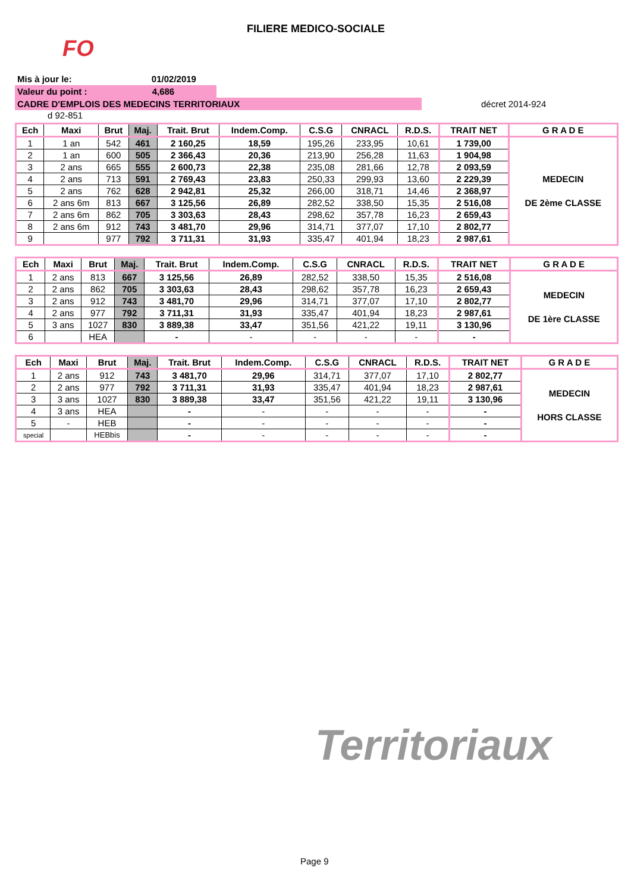FILIERE MEDICO-SOCIALE
FO
Territoriaux
Mis à jour le: 01/02/2019
Valeur du point : 4,686
CADRE D'EMPLOIS DES MEDECINS TERRITORIAUX
décret 2014-924
d 92-851
| Ech | Maxi | Brut | Maj. | Trait. Brut | Indem.Comp. | C.S.G | CNRACL | R.D.S. | TRAIT NET | G R A D E |
| --- | --- | --- | --- | --- | --- | --- | --- | --- | --- | --- |
| 1 | 1 an | 542 | 461 | 2 160,25 | 18,59 | 195,26 | 233,95 | 10,61 | 1 739,00 | MEDECIN DE 2ème CLASSE |
| 2 | 1 an | 600 | 505 | 2 366,43 | 20,36 | 213,90 | 256,28 | 11,63 | 1 904,98 | |
| 3 | 2 ans | 665 | 555 | 2 600,73 | 22,38 | 235,08 | 281,66 | 12,78 | 2 093,59 | |
| 4 | 2 ans | 713 | 591 | 2 769,43 | 23,83 | 250,33 | 299,93 | 13,60 | 2 229,39 | |
| 5 | 2 ans | 762 | 628 | 2 942,81 | 25,32 | 266,00 | 318,71 | 14,46 | 2 368,97 | |
| 6 | 2 ans 6m | 813 | 667 | 3 125,56 | 26,89 | 282,52 | 338,50 | 15,35 | 2 516,08 | |
| 7 | 2 ans 6m | 862 | 705 | 3 303,63 | 28,43 | 298,62 | 357,78 | 16,23 | 2 659,43 | |
| 8 | 2 ans 6m | 912 | 743 | 3 481,70 | 29,96 | 314,71 | 377,07 | 17,10 | 2 802,77 | |
| 9 | | 977 | 792 | 3 711,31 | 31,93 | 335,47 | 401,94 | 18,23 | 2 987,61 | |
| Ech | Maxi | Brut | Maj. | Trait. Brut | Indem.Comp. | C.S.G | CNRACL | R.D.S. | TRAIT NET | G R A D E |
| --- | --- | --- | --- | --- | --- | --- | --- | --- | --- | --- |
| 1 | 2 ans | 813 | 667 | 3 125,56 | 26,89 | 282,52 | 338,50 | 15,35 | 2 516,08 | MEDECIN DE 1ère CLASSE |
| 2 | 2 ans | 862 | 705 | 3 303,63 | 28,43 | 298,62 | 357,78 | 16,23 | 2 659,43 | |
| 3 | 2 ans | 912 | 743 | 3 481,70 | 29,96 | 314,71 | 377,07 | 17,10 | 2 802,77 | |
| 4 | 2 ans | 977 | 792 | 3 711,31 | 31,93 | 335,47 | 401,94 | 18,23 | 2 987,61 | |
| 5 | 3 ans | 1027 | 830 | 3 889,38 | 33,47 | 351,56 | 421,22 | 19,11 | 3 130,96 | |
| 6 | | HEA | | - | - | - | - | - | - | |
| Ech | Maxi | Brut | Maj. | Trait. Brut | Indem.Comp. | C.S.G | CNRACL | R.D.S. | TRAIT NET | G R A D E |
| --- | --- | --- | --- | --- | --- | --- | --- | --- | --- | --- |
| 1 | 2 ans | 912 | 743 | 3 481,70 | 29,96 | 314,71 | 377,07 | 17,10 | 2 802,77 | MEDECIN HORS CLASSE |
| 2 | 2 ans | 977 | 792 | 3 711,31 | 31,93 | 335,47 | 401,94 | 18,23 | 2 987,61 | |
| 3 | 3 ans | 1027 | 830 | 3 889,38 | 33,47 | 351,56 | 421,22 | 19,11 | 3 130,96 | |
| 4 | 3 ans | HEA | | - | - | - | - | - | - | |
| 5 | - | HEB | | - | - | - | - | - | - | |
| special | | HEBbis | | - | - | - | - | - | - | |
Page 9